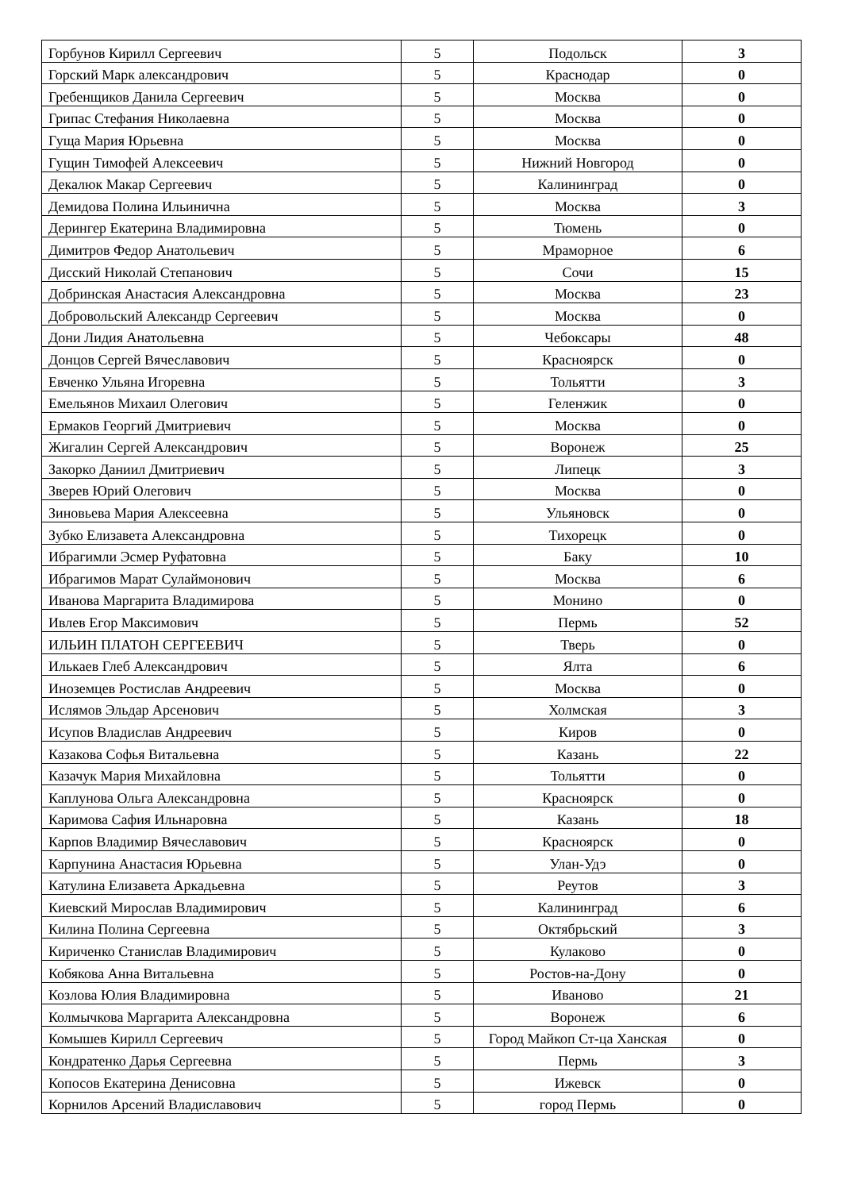| Горбунов Кирилл Сергеевич | 5 | Подольск | 3 |
| Горский Марк александрович | 5 | Краснодар | 0 |
| Гребенщиков Данила Сергеевич | 5 | Москва | 0 |
| Грипас Стефания Николаевна | 5 | Москва | 0 |
| Гуща Мария Юрьевна | 5 | Москва | 0 |
| Гущин Тимофей Алексеевич | 5 | Нижний Новгород | 0 |
| Декалюк Макар Сергеевич | 5 | Калининград | 0 |
| Демидова Полина Ильинична | 5 | Москва | 3 |
| Дерингер Екатерина Владимировна | 5 | Тюмень | 0 |
| Димитров Федор Анатольевич | 5 | Мраморное | 6 |
| Дисский Николай Степанович | 5 | Сочи | 15 |
| Добринская Анастасия Александровна | 5 | Москва | 23 |
| Добровольский Александр Сергеевич | 5 | Москва | 0 |
| Дони Лидия Анатольевна | 5 | Чебоксары | 48 |
| Донцов Сергей Вячеславович | 5 | Красноярск | 0 |
| Евченко Ульяна Игоревна | 5 | Тольятти | 3 |
| Емельянов Михаил Олегович | 5 | Геленжик | 0 |
| Ермаков Георгий Дмитриевич | 5 | Москва | 0 |
| Жигалин Сергей Александрович | 5 | Воронеж | 25 |
| Закорко Даниил Дмитриевич | 5 | Липецк | 3 |
| Зверев Юрий Олегович | 5 | Москва | 0 |
| Зиновьева Мария Алексеевна | 5 | Ульяновск | 0 |
| Зубко Елизавета Александровна | 5 | Тихорецк | 0 |
| Ибрагимли Эсмер Руфатовна | 5 | Баку | 10 |
| Ибрагимов Марат Сулаймонович | 5 | Москва | 6 |
| Иванова Маргарита Владимирова | 5 | Монино | 0 |
| Ивлев Егор Максимович | 5 | Пермь | 52 |
| ИЛЬИН ПЛАТОН СЕРГЕЕВИЧ | 5 | Тверь | 0 |
| Илькаев Глеб Александрович | 5 | Ялта | 6 |
| Иноземцев Ростислав Андреевич | 5 | Москва | 0 |
| Ислямов Эльдар Арсенович | 5 | Холмская | 3 |
| Исупов Владислав Андреевич | 5 | Киров | 0 |
| Казакова Софья Витальевна | 5 | Казань | 22 |
| Казачук Мария Михайловна | 5 | Тольятти | 0 |
| Каплунова Ольга Александровна | 5 | Красноярск | 0 |
| Каримова Сафия Ильнаровна | 5 | Казань | 18 |
| Карпов Владимир Вячеславович | 5 | Красноярск | 0 |
| Карпунина Анастасия Юрьевна | 5 | Улан-Удэ | 0 |
| Катулина Елизавета Аркадьевна | 5 | Реутов | 3 |
| Киевский Мирослав Владимирович | 5 | Калининград | 6 |
| Килина Полина Сергеевна | 5 | Октябрьский | 3 |
| Кириченко Станислав Владимирович | 5 | Кулаково | 0 |
| Кобякова Анна Витальевна | 5 | Ростов-на-Дону | 0 |
| Козлова Юлия Владимировна | 5 | Иваново | 21 |
| Колмычкова Маргарита Александровна | 5 | Воронеж | 6 |
| Комышев Кирилл Сергеевич | 5 | Город Майкоп Ст-ца Ханская | 0 |
| Кондратенко Дарья Сергеевна | 5 | Пермь | 3 |
| Копосов Екатерина Денисовна | 5 | Ижевск | 0 |
| Корнилов Арсений Владиславович | 5 | город Пермь | 0 |